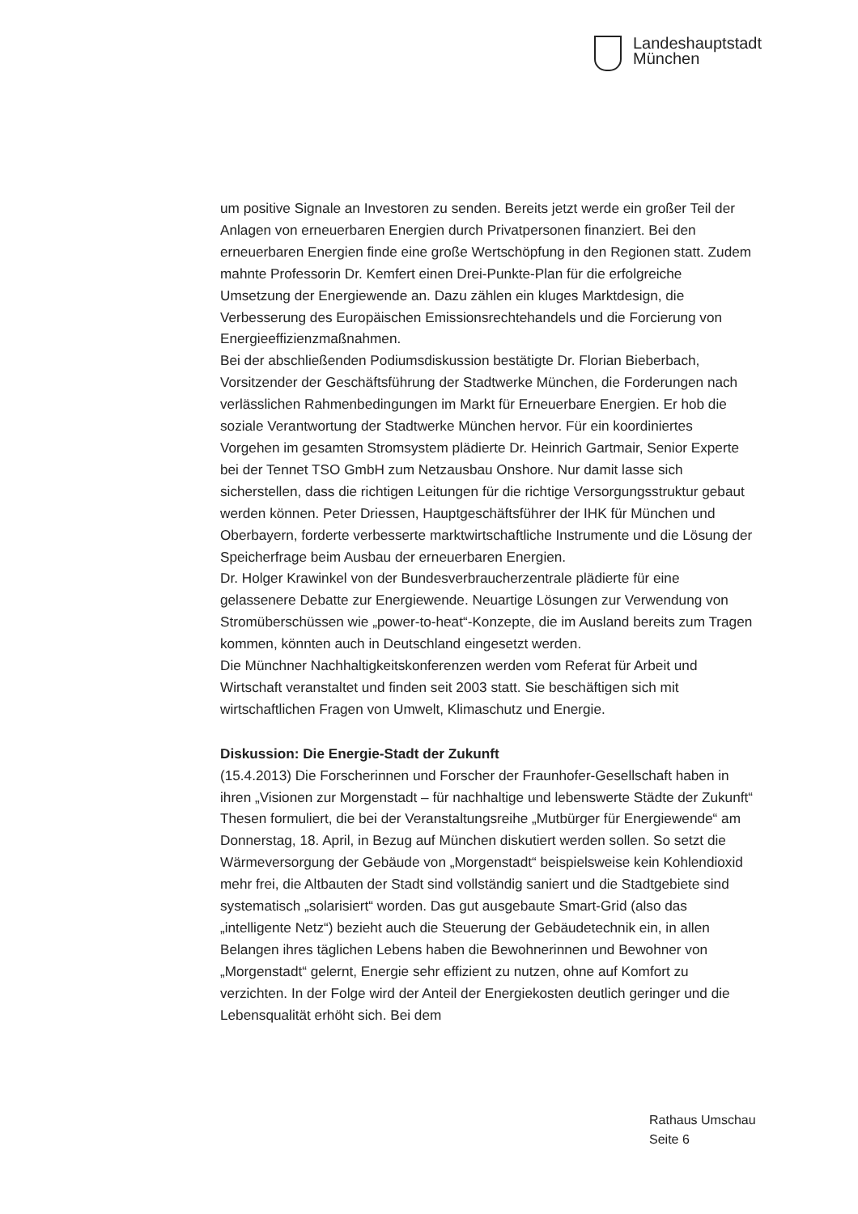Landeshauptstadt
München
um positive Signale an Investoren zu senden. Bereits jetzt werde ein großer Teil der Anlagen von erneuerbaren Energien durch Privatpersonen finanziert. Bei den erneuerbaren Energien finde eine große Wertschöpfung in den Regionen statt. Zudem mahnte Professorin Dr. Kemfert einen Drei-Punkte-Plan für die erfolgreiche Umsetzung der Energiewende an. Dazu zählen ein kluges Marktdesign, die Verbesserung des Europäischen Emissionsrechtehandels und die Forcierung von Energieeffizienzmaßnahmen.
Bei der abschließenden Podiumsdiskussion bestätigte Dr. Florian Bieberbach, Vorsitzender der Geschäftsführung der Stadtwerke München, die Forderungen nach verlässlichen Rahmenbedingungen im Markt für Erneuerbare Energien. Er hob die soziale Verantwortung der Stadtwerke München hervor. Für ein koordiniertes Vorgehen im gesamten Stromsystem plädierte Dr. Heinrich Gartmair, Senior Experte bei der Tennet TSO GmbH zum Netzausbau Onshore. Nur damit lasse sich sicherstellen, dass die richtigen Leitungen für die richtige Versorgungsstruktur gebaut werden können. Peter Driessen, Hauptgeschäftsführer der IHK für München und Oberbayern, forderte verbesserte marktwirtschaftliche Instrumente und die Lösung der Speicherfrage beim Ausbau der erneuerbaren Energien.
Dr. Holger Krawinkel von der Bundesverbraucherzentrale plädierte für eine gelassenere Debatte zur Energiewende. Neuartige Lösungen zur Verwendung von Stromüberschüssen wie „power-to-heat“-Konzepte, die im Ausland bereits zum Tragen kommen, könnten auch in Deutschland eingesetzt werden.
Die Münchner Nachhaltigkeitskonferenzen werden vom Referat für Arbeit und Wirtschaft veranstaltet und finden seit 2003 statt. Sie beschäftigen sich mit wirtschaftlichen Fragen von Umwelt, Klimaschutz und Energie.
Diskussion: Die Energie-Stadt der Zukunft
(15.4.2013) Die Forscherinnen und Forscher der Fraunhofer-Gesellschaft haben in ihren „Visionen zur Morgenstadt – für nachhaltige und lebenswerte Städte der Zukunft“ Thesen formuliert, die bei der Veranstaltungsreihe „Mutbürger für Energiewende“ am Donnerstag, 18. April, in Bezug auf München diskutiert werden sollen. So setzt die Wärmeversorgung der Gebäude von „Morgenstadt“ beispielsweise kein Kohlendioxid mehr frei, die Altbauten der Stadt sind vollständig saniert und die Stadtgebiete sind systematisch „solarisiert“ worden. Das gut ausgebaute Smart-Grid (also das „intelligente Netz“) bezieht auch die Steuerung der Gebäudetechnik ein, in allen Belangen ihres täglichen Lebens haben die Bewohnerinnen und Bewohner von „Morgenstadt“ gelernt, Energie sehr effizient zu nutzen, ohne auf Komfort zu verzichten. In der Folge wird der Anteil der Energiekosten deutlich geringer und die Lebensqualität erhöht sich. Bei dem
Rathaus Umschau
Seite 6